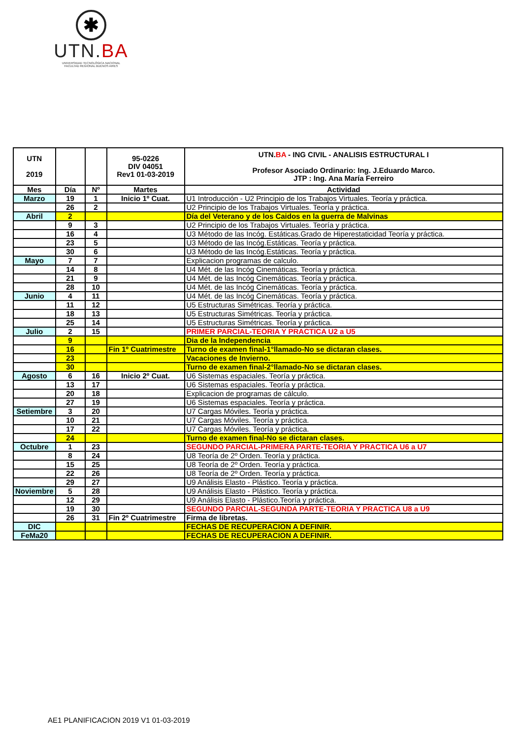✱
UTN.BA
UNIVERSIDAD TECNOLÓGICA NACIONAL
FACULTAD REGIONAL BUENOS AIRES
| UTN 2019 | | | 95-0226 DIV 04051 Rev1 01-03-2019 | UTN. BA - ING CIVIL - ANALISIS ESTRUCTURAL I Profesor Asociado Ordinario: Ing. J.Eduardo Marco. JTP : Ing. Ana María Ferreiro |
| --- | --- | --- | --- | --- |
| Mes | Día | Nº | Martes | Actividad |
| Marzo | 19 | 1 | Inicio 1º Cuat. | U1 Introducción - U2 Principio de los Trabajos Virtuales. Teoría y práctica. |
| | 26 | 2 | | U2 Principio de los Trabajos Virtuales. Teoría y práctica. |
| Abril | 2 | | | Día del Veterano y de los Caidos en la guerra de Malvinas |
| | 9 | 3 | | U2 Principio de los Trabajos Virtuales. Teoría y práctica. |
| | 16 | 4 | | U3 Método de las Incóg. Estáticas.Grado de Hiperestaticidad Teoría y práctica. |
| | 23 | 5 | | U3 Método de las Incóg.Estáticas. Teoría y práctica. |
| | 30 | 6 | | U3 Método de las Incóg.Estáticas. Teoría y práctica. |
| Mayo | 7 | 7 | | Explicacion programas de calculo. |
| | 14 | 8 | | U4 Mét. de las Incóg Cinemáticas. Teoría y práctica. |
| | 21 | 9 | | U4 Mét. de las Incóg Cinemáticas. Teoría y práctica. |
| | 28 | 10 | | U4 Mét. de las Incóg Cinemáticas. Teoría y práctica. |
| Junio | 4 | 11 | | U4 Mét. de las Incóg Cinemáticas. Teoría y práctica. |
| | 11 | 12 | | U5 Estructuras Simétricas. Teoría y práctica. |
| | 18 | 13 | | U5 Estructuras Simétricas. Teoría y práctica. |
| | 25 | 14 | | U5 Estructuras Simétricas. Teoría y práctica. |
| Julio | 2 | 15 | | PRIMER PARCIAL-TEORIA Y PRACTICA U2 a U5 |
| | 9 | | | Dia de la Independencia |
| | 16 | | Fin 1º Cuatrimestre | Turno de examen final-1°llamado-No se dictaran clases. |
| | 23 | | | Vacaciones de Invierno. |
| | 30 | | | Turno de examen final-2°llamado-No se dictaran clases. |
| Agosto | 6 | 16 | Inicio 2º Cuat. | U6 Sistemas espaciales. Teoría y práctica. |
| | 13 | 17 | | U6 Sistemas espaciales. Teoría y práctica. |
| | 20 | 18 | | Explicacion de programas de cálculo. |
| | 27 | 19 | | U6 Sistemas espaciales. Teoría y práctica. |
| Setiembre | 3 | 20 | | U7 Cargas Móviles. Teoría y práctica. |
| | 10 | 21 | | U7 Cargas Móviles. Teoría y práctica. |
| | 17 | 22 | | U7 Cargas Móviles. Teoría y práctica. |
| | 24 | | | Turno de examen final-No se dictaran clases. |
| Octubre | 1 | 23 | | SEGUNDO PARCIAL-PRIMERA PARTE-TEORIA Y PRACTICA U6 a U7 |
| | 8 | 24 | | U8 Teoría de 2º Orden. Teoría y práctica. |
| | 15 | 25 | | U8 Teoría de 2º Orden. Teoría y práctica. |
| | 22 | 26 | | U8 Teoría de 2º Orden. Teoría y práctica. |
| | 29 | 27 | | U9 Análisis Elasto - Plástico. Teoría y práctica. |
| Noviembre | 5 | 28 | | U9 Análisis Elasto - Plástico. Teoría y práctica. |
| | 12 | 29 | | U9 Análisis Elasto - Plástico.Teoría y práctica. |
| | 19 | 30 | | SEGUNDO PARCIAL-SEGUNDA PARTE-TEORIA Y PRACTICA U8 a U9 |
| | 26 | 31 | Fin 2º Cuatrimestre | Firma de libretas. |
| DIC | | | | FECHAS DE RECUPERACION A DEFINIR. |
| FeMa20 | | | | FECHAS DE RECUPERACION A DEFINIR. |
AE1 PLANIFICACION 2019 V1 01-03-2019